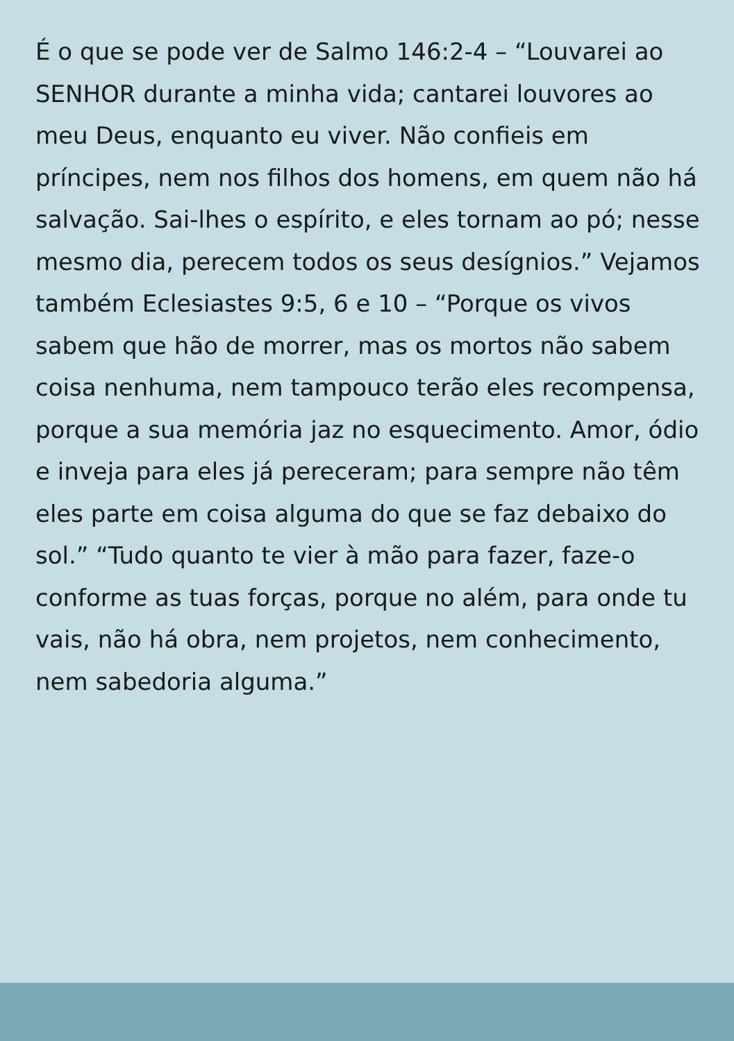É o que se pode ver de Salmo 146:2-4 – “Louvarei ao SENHOR durante a minha vida; cantarei louvores ao meu Deus, enquanto eu viver. Não confieis em príncipes, nem nos filhos dos homens, em quem não há salvação. Sai-lhes o espírito, e eles tornam ao pó; nesse mesmo dia, perecem todos os seus desígnios.” Vejamos também Eclesiastes 9:5, 6 e 10 – “Porque os vivos sabem que hão de morrer, mas os mortos não sabem coisa nenhuma, nem tampouco terão eles recompensa, porque a sua memória jaz no esquecimento. Amor, ódio e inveja para eles já pereceram; para sempre não têm eles parte em coisa alguma do que se faz debaixo do sol.” “Tudo quanto te vier à mão para fazer, faze-o conforme as tuas forças, porque no além, para onde tu vais, não há obra, nem projetos, nem conhecimento, nem sabedoria alguma.”